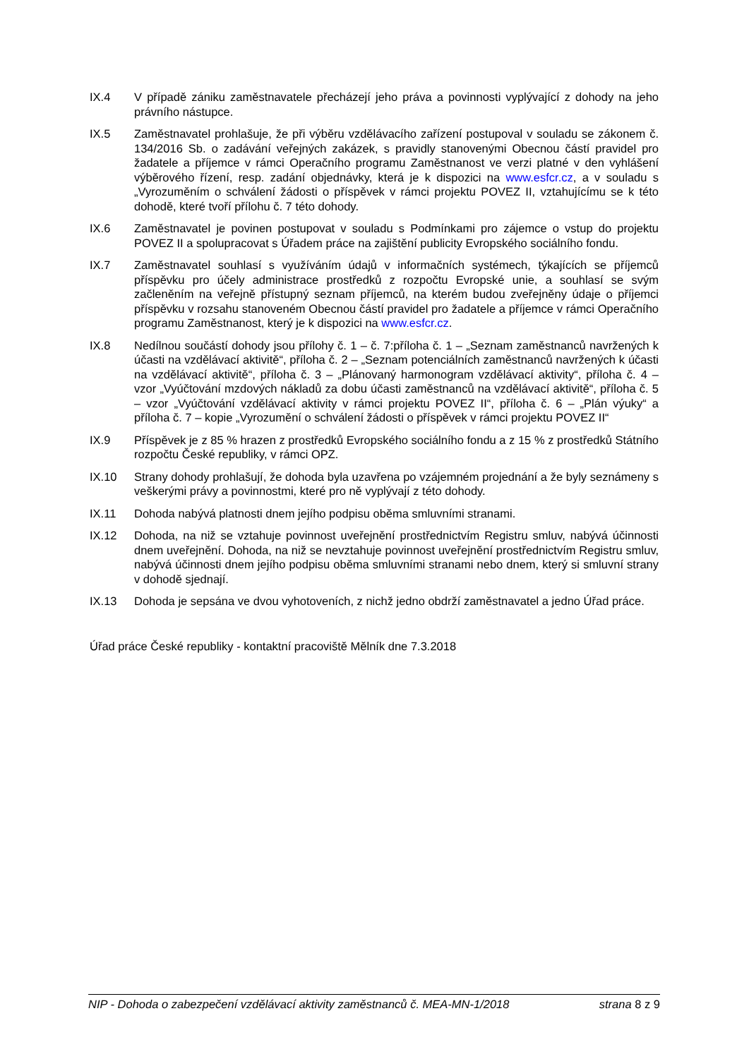IX.4 V případě zániku zaměstnavatele přecházejí jeho práva a povinnosti vyplývající z dohody na jeho právního nástupce.
IX.5 Zaměstnavatel prohlašuje, že při výběru vzdělávacího zařízení postupoval v souladu se zákonem č. 134/2016 Sb. o zadávání veřejných zakázek, s pravidly stanovenými Obecnou částí pravidel pro žadatele a příjemce v rámci Operačního programu Zaměstnanost ve verzi platné v den vyhlášení výběrového řízení, resp. zadání objednávky, která je k dispozici na www.esfcr.cz, a v souladu s „Vyrozuměním o schválení žádosti o příspěvek v rámci projektu POVEZ II, vztahujícímu se k této dohodě, které tvoří přílohu č. 7 této dohody.
IX.6 Zaměstnavatel je povinen postupovat v souladu s Podmínkami pro zájemce o vstup do projektu POVEZ II a spolupracovat s Úřadem práce na zajištění publicity Evropského sociálního fondu.
IX.7 Zaměstnavatel souhlasí s využíváním údajů v informačních systémech, týkajících se příjemců příspěvku pro účely administrace prostředků z rozpočtu Evropské unie, a souhlasí se svým začleněním na veřejně přístupný seznam příjemců, na kterém budou zveřejněny údaje o příjemci příspěvku v rozsahu stanoveném Obecnou částí pravidel pro žadatele a příjemce v rámci Operačního programu Zaměstnanost, který je k dispozici na www.esfcr.cz.
IX.8 Nedílnou součástí dohody jsou přílohy č. 1 – č. 7:příloha č. 1 – „Seznam zaměstnanců navržených k účasti na vzdělávací aktivitě“, příloha č. 2 – „Seznam potenciálních zaměstnanců navržených k účasti na vzdělávací aktivitě“, příloha č. 3 – „Plánovaný harmonogram vzdělávací aktivity“, příloha č. 4 – vzor „Vyúčtování mzdových nákladů za dobu účasti zaměstnanců na vzdělávací aktivitě“, příloha č. 5 – vzor „Vyúčtování vzdělávací aktivity v rámci projektu POVEZ II“, příloha č. 6 – „Plán výuky“ a příloha č. 7 – kopie „Vyrozumění o schválení žádosti o příspěvek v rámci projektu POVEZ II“
IX.9 Příspěvek je z 85 % hrazen z prostředků Evropského sociálního fondu a z 15 % z prostředků Státního rozpočtu České republiky, v rámci OPZ.
IX.10 Strany dohody prohlašují, že dohoda byla uzavřena po vzájemném projednání a že byly seznámeny s veškerými právy a povinnostmi, které pro ně vyplývají z této dohody.
IX.11 Dohoda nabývá platnosti dnem jejího podpisu oběma smluvními stranami.
IX.12 Dohoda, na niž se vztahuje povinnost uveřejnění prostřednictvím Registru smluv, nabývá účinnosti dnem uveřejnění. Dohoda, na niž se nevztahuje povinnost uveřejnění prostřednictvím Registru smluv, nabývá účinnosti dnem jejího podpisu oběma smluvními stranami nebo dnem, který si smluvní strany v dohodě sjednají.
IX.13 Dohoda je sepsána ve dvou vyhotoveních, z nichž jedno obdrží zaměstnavatel a jedno Úřad práce.
Úřad práce České republiky - kontaktní pracoviště Mělník dne 7.3.2018
NIP - Dohoda o zabezpečení vzdělávací aktivity zaměstnanců č. MEA-MN-1/2018 strana 8 z 9